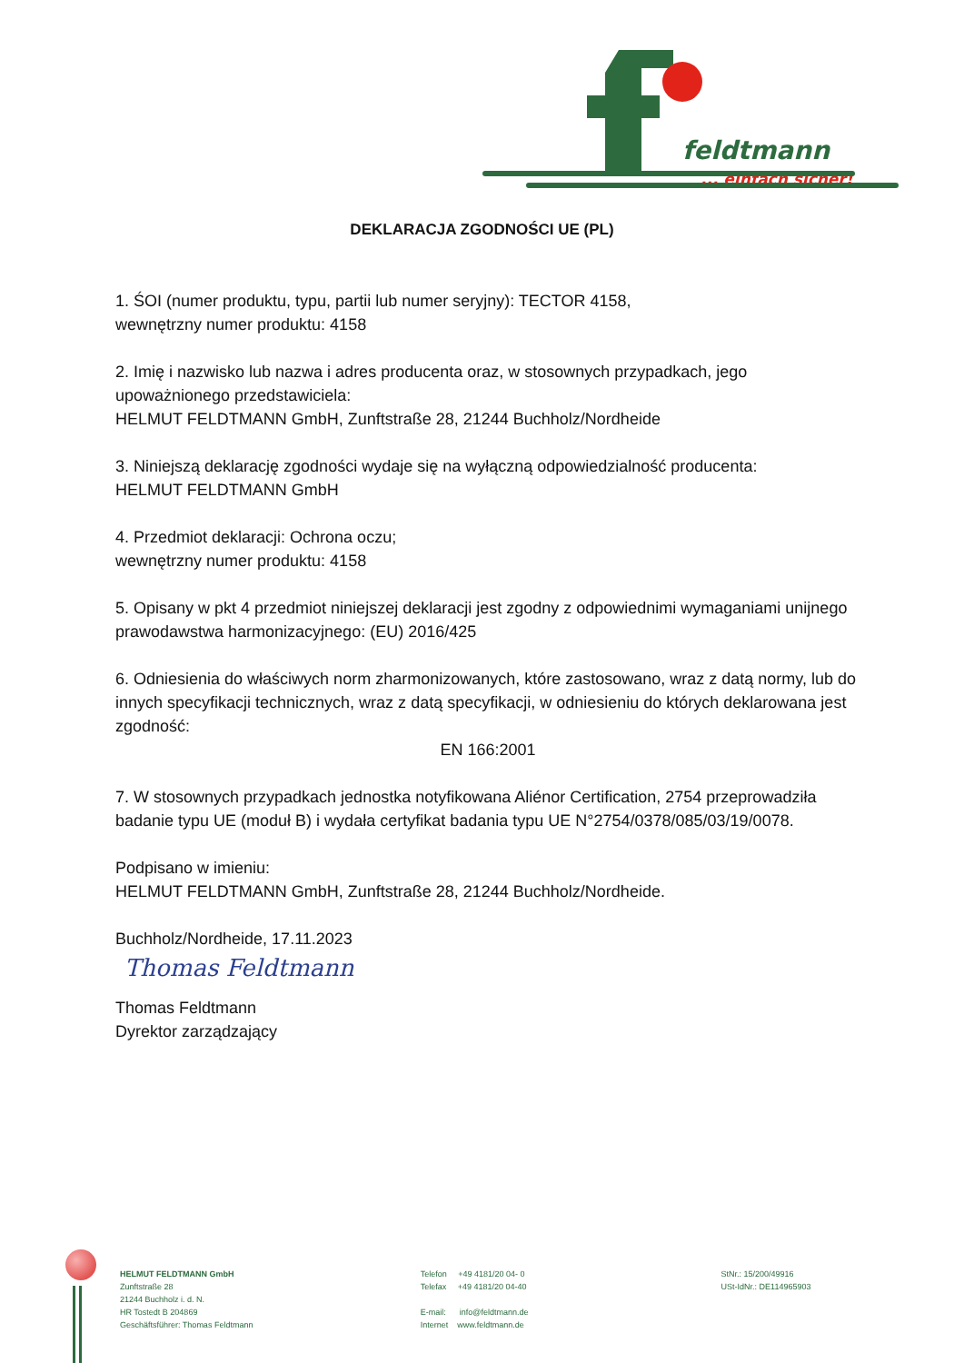feldtmann
... einfach sicher!
DEKLARACJA ZGODNOŚCI UE (PL)
1. ŚOI (numer produktu, typu, partii lub numer seryjny): TECTOR 4158,
wewnętrzny numer produktu: 4158
2. Imię i nazwisko lub nazwa i adres producenta oraz, w stosownych przypadkach, jego upoważnionego przedstawiciela:
HELMUT FELDTMANN GmbH, Zunftstraße 28, 21244 Buchholz/Nordheide
3. Niniejszą deklarację zgodności wydaje się na wyłączną odpowiedzialność producenta:
HELMUT FELDTMANN GmbH
4. Przedmiot deklaracji: Ochrona oczu;
wewnętrzny numer produktu: 4158
5. Opisany w pkt 4 przedmiot niniejszej deklaracji jest zgodny z odpowiednimi wymaganiami unijnego prawodawstwa harmonizacyjnego: (EU) 2016/425
6. Odniesienia do właściwych norm zharmonizowanych, które zastosowano, wraz z datą normy, lub do innych specyfikacji technicznych, wraz z datą specyfikacji, w odniesieniu do których deklarowana jest zgodność:
EN 166:2001
7. W stosownych przypadkach jednostka notyfikowana Aliénor Certification, 2754 przeprowadziła badanie typu UE (moduł B) i wydała certyfikat badania typu UE N°2754/0378/085/03/19/0078.
Podpisano w imieniu:
HELMUT FELDTMANN GmbH, Zunftstraße 28, 21244 Buchholz/Nordheide.
Buchholz/Nordheide, 17.11.2023
Thomas Feldtmann
Thomas Feldtmann
Dyrektor zarządzający
HELMUT FELDTMANN GmbH
Zunftstraße 28
21244 Buchholz i. d. N.
HR Tostedt B 204869
Geschäftsführer: Thomas Feldtmann
Telefon +49 4181/20 04- 0
Telefax +49 4181/20 04-40
E-mail: info@feldtmann.de
Internet www.feldtmann.de
StNr.: 15/200/49916
USt-IdNr.: DE114965903